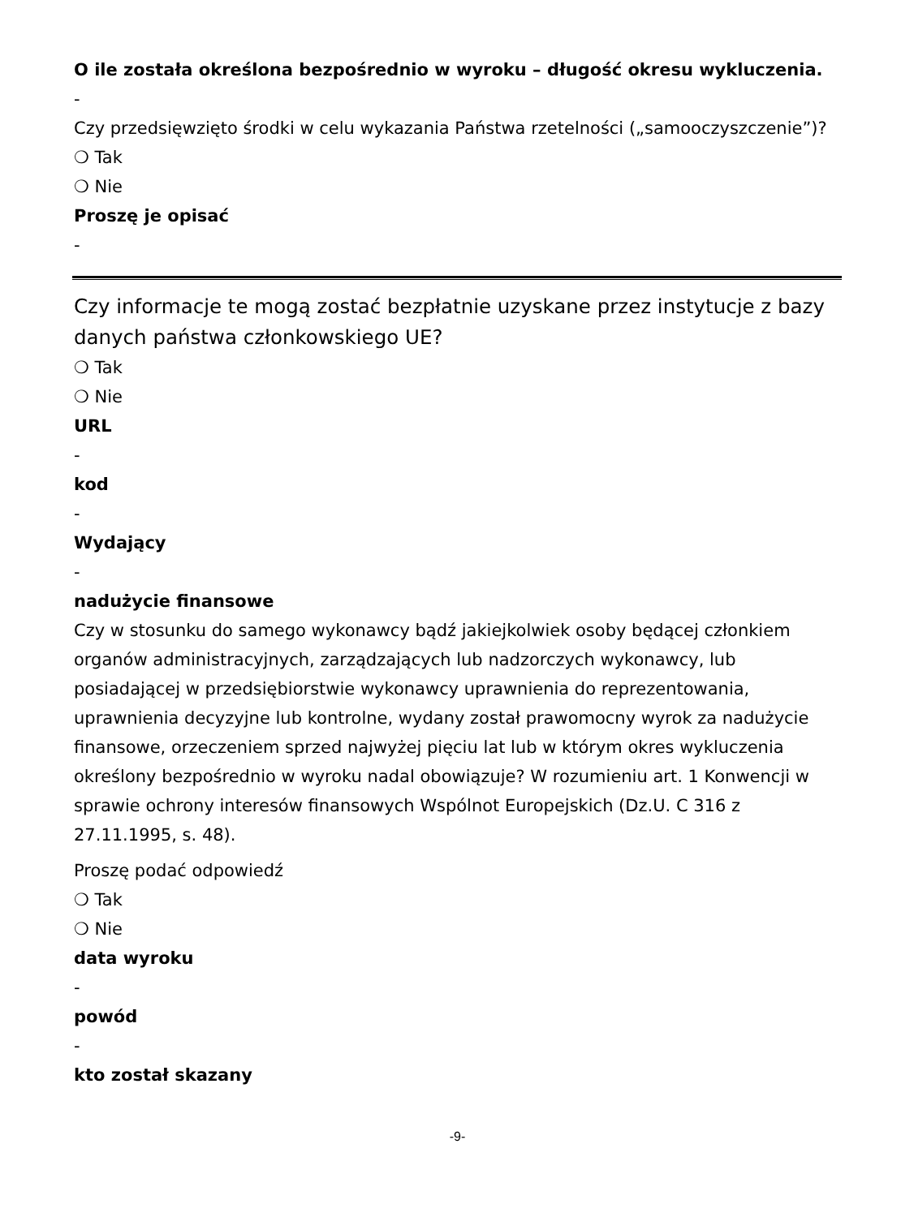O ile została określona bezpośrednio w wyroku – długość okresu wykluczenia.
-
Czy przedsięwzięto środki w celu wykazania Państwa rzetelności („samooczyszczenie”)?
❍ Tak
❍ Nie
Proszę je opisać
-
Czy informacje te mogą zostać bezpłatnie uzyskane przez instytucje z bazy danych państwa członkowskiego UE?
❍ Tak
❍ Nie
URL
-
kod
-
Wydający
-
nadużycie finansowe
Czy w stosunku do samego wykonawcy bądź jakiejkolwiek osoby będącej członkiem organów administracyjnych, zarządzających lub nadzorczych wykonawcy, lub posiadającej w przedsiębiorstwie wykonawcy uprawnienia do reprezentowania, uprawnienia decyzyjne lub kontrolne, wydany został prawomocny wyrok za nadużycie finansowe, orzeczeniem sprzed najwyżej pięciu lat lub w którym okres wykluczenia określony bezpośrednio w wyroku nadal obowiązuje? W rozumieniu art. 1 Konwencji w sprawie ochrony interesów finansowych Wspólnot Europejskich (Dz.U. C 316 z 27.11.1995, s. 48).
Proszę podać odpowiedź
❍ Tak
❍ Nie
data wyroku
-
powód
-
kto został skazany
-9-